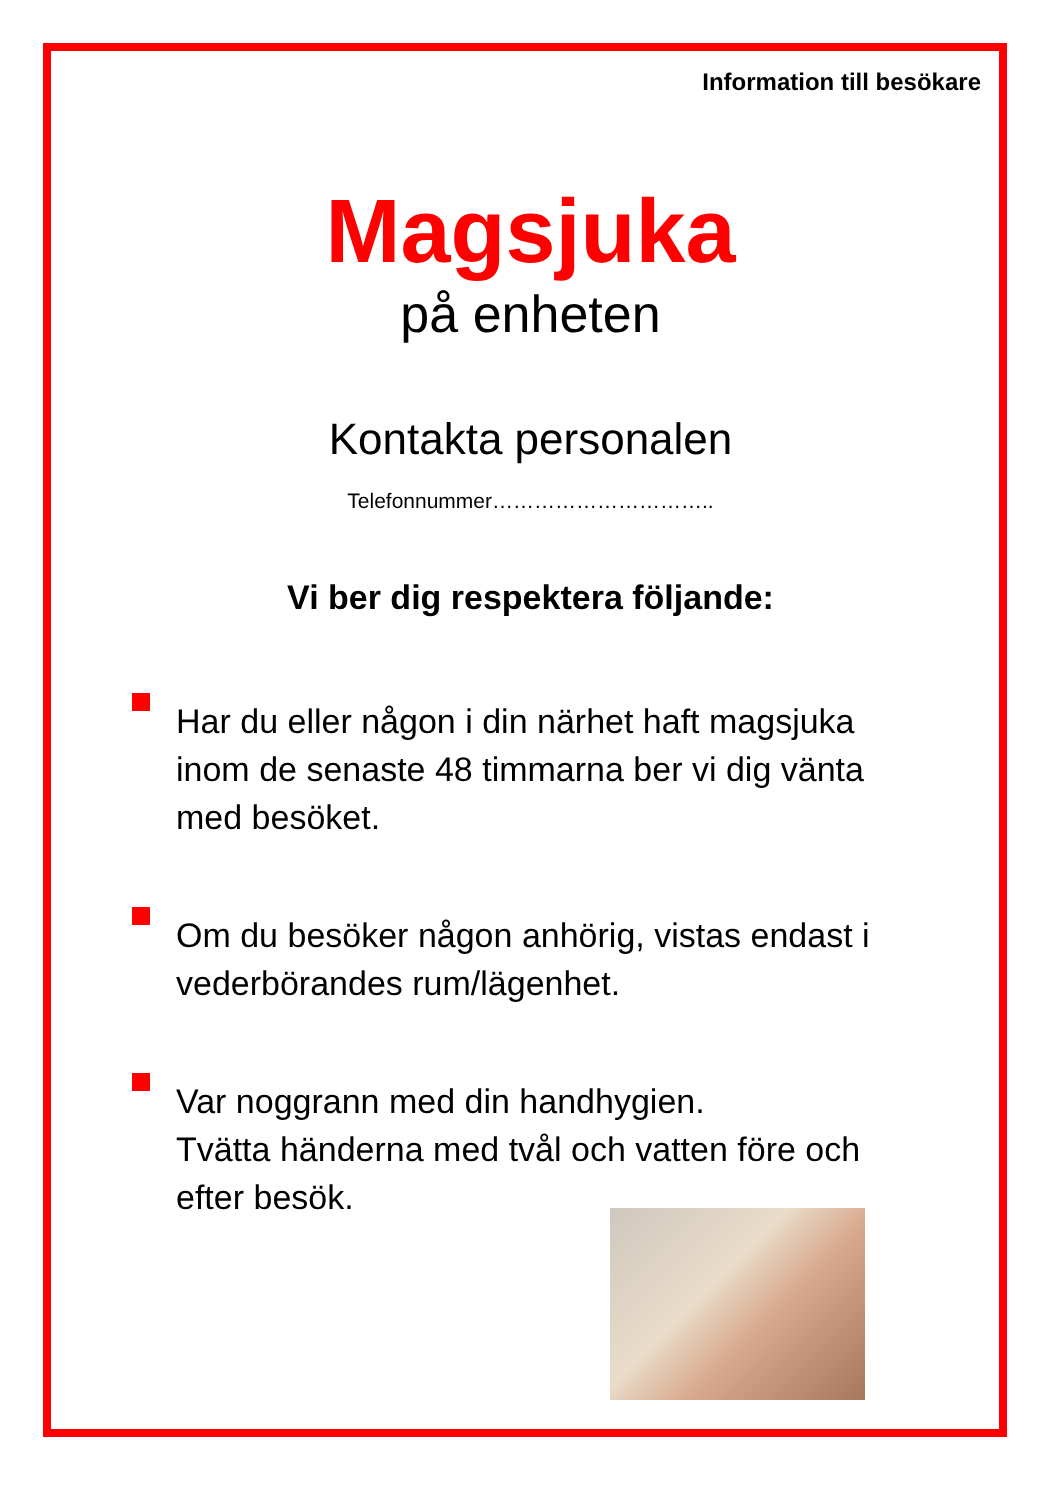Information till besökare
Magsjuka
på enheten
Kontakta personalen
Telefonnummer…………………………..
Vi ber dig respektera följande:
Har du eller någon i din närhet haft magsjuka inom de senaste 48 timmarna ber vi dig vänta med besöket.
Om du besöker någon anhörig, vistas endast i vederbörandes rum/lägenhet.
Var noggrann med din handhygien.
Tvätta händerna med tvål och vatten före och efter besök.